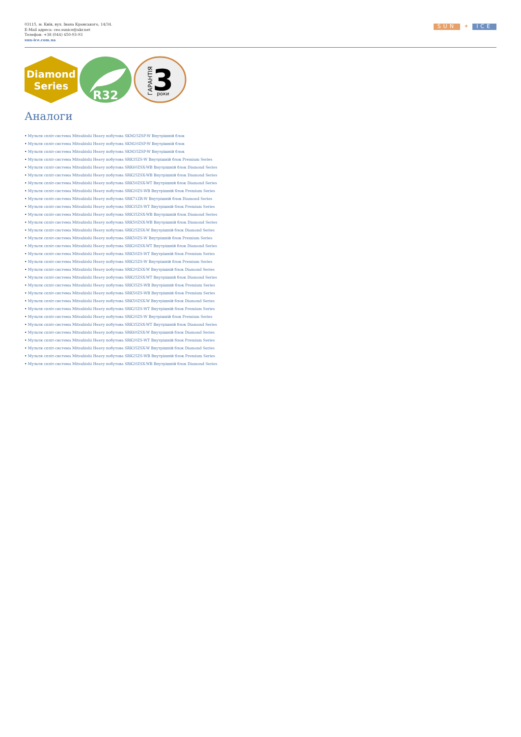03115, м. Київ, вул. Івана Крамського, 14/34.
E-Mail адреса: ceo.sunice@ukr.net
Телефон: +38 (044) 450-93-93
sun-ice.com.ua
SUN ✦ ICE
Diamond
Series
R32
3
роки
ГАРАНТІЯ
Аналоги
• Мульти спліт-система Mitsubishi Heavy побутова SKM25ZSP-W Внутрішній блок
• Мульти спліт-система Mitsubishi Heavy побутова SKM20ZSP-W Внутрішній блок
• Мульти спліт-система Mitsubishi Heavy побутова SKM35ZSP-W Внутрішній блок
• Мульти спліт-система Mitsubishi Heavy побутова SRK35ZS-W Внутрішній блок Premium Series
• Мульти спліт-система Mitsubishi Heavy побутова SRK60ZSX-WB Внутрішній блок Diamond Series
• Мульти спліт-система Mitsubishi Heavy побутова SRK25ZSX-WB Внутрішній блок Diamond Series
• Мульти спліт-система Mitsubishi Heavy побутова SRK50ZSX-WT Внутрішній блок Diamond Series
• Мульти спліт-система Mitsubishi Heavy побутова SRK20ZS-WB Внутрішній блок Premium Series
• Мульти спліт-система Mitsubishi Heavy побутова SRK71ZR-W Внутрішній блок Diamond Series
• Мульти спліт-система Mitsubishi Heavy побутова SRK35ZS-WT Внутрішній блок Premium Series
• Мульти спліт-система Mitsubishi Heavy побутова SRK35ZSX-WB Внутрішній блок Diamond Series
• Мульти спліт-система Mitsubishi Heavy побутова SRK50ZSX-WB Внутрішній блок Diamond Series
• Мульти спліт-система Mitsubishi Heavy побутова SRK25ZSX-W Внутрішній блок Diamond Series
• Мульти спліт-система Mitsubishi Heavy побутова SRK50ZS-W Внутрішній блок Premium Series
• Мульти спліт-система Mitsubishi Heavy побутова SRK20ZSX-WT Внутрішній блок Diamond Series
• Мульти спліт-система Mitsubishi Heavy побутова SRK50ZS-WT Внутрішній блок Premium Series
• Мульти спліт-система Mitsubishi Heavy побутова SRK25ZS-W Внутрішній блок Premium Series
• Мульти спліт-система Mitsubishi Heavy побутова SRK20ZSX-W Внутрішній блок Diamond Series
• Мульти спліт-система Mitsubishi Heavy побутова SRK25ZSX-WT Внутрішній блок Diamond Series
• Мульти спліт-система Mitsubishi Heavy побутова SRK35ZS-WB Внутрішній блок Premium Series
• Мульти спліт-система Mitsubishi Heavy побутова SRK50ZS-WB Внутрішній блок Premium Series
• Мульти спліт-система Mitsubishi Heavy побутова SRK50ZSX-W Внутрішній блок Diamond Series
• Мульти спліт-система Mitsubishi Heavy побутова SRK25ZS-WT Внутрішній блок Premium Series
• Мульти спліт-система Mitsubishi Heavy побутова SRK20ZS-W Внутрішній блок Premium Series
• Мульти спліт-система Mitsubishi Heavy побутова SRK35ZSX-WT Внутрішній блок Diamond Series
• Мульти спліт-система Mitsubishi Heavy побутова SRK60ZSX-W Внутрішній блок Diamond Series
• Мульти спліт-система Mitsubishi Heavy побутова SRK20ZS-WT Внутрішній блок Premium Series
• Мульти спліт-система Mitsubishi Heavy побутова SRK35ZSX-W Внутрішній блок Diamond Series
• Мульти спліт-система Mitsubishi Heavy побутова SRK25ZS-WB Внутрішній блок Premium Series
• Мульти спліт-система Mitsubishi Heavy побутова SRK20ZSX-WB Внутрішній блок Diamond Series